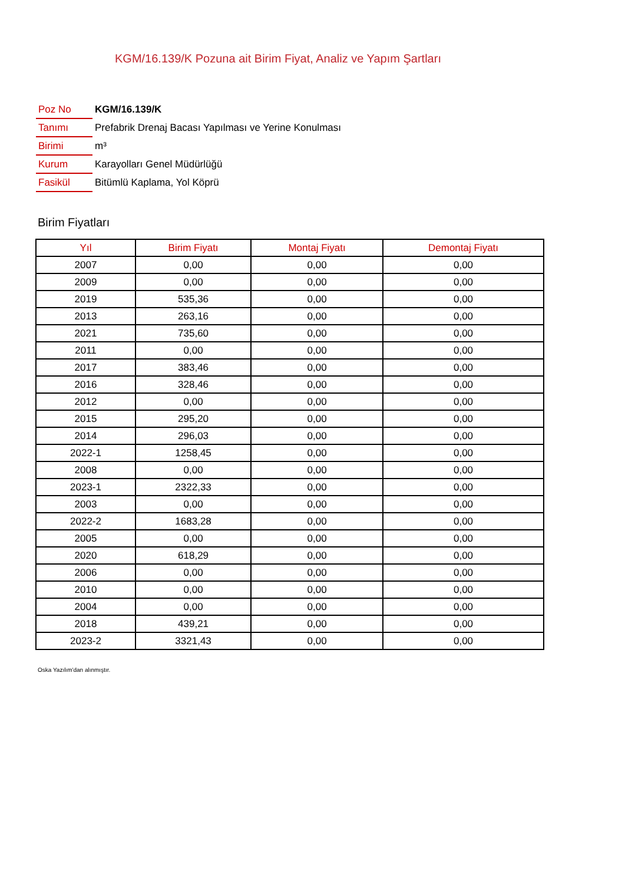KGM/16.139/K Pozuna ait Birim Fiyat, Analiz ve Yapım Şartları
| Poz No | KGM/16.139/K |
| Tanımı | Prefabrik Drenaj Bacası Yapılması ve Yerine Konulması |
| Birimi | m³ |
| Kurum | Karayolları Genel Müdürlüğü |
| Fasikül | Bitümlü Kaplama, Yol Köprü |
Birim Fiyatları
| Yıl | Birim Fiyatı | Montaj Fiyatı | Demontaj Fiyatı |
| --- | --- | --- | --- |
| 2007 | 0,00 | 0,00 | 0,00 |
| 2009 | 0,00 | 0,00 | 0,00 |
| 2019 | 535,36 | 0,00 | 0,00 |
| 2013 | 263,16 | 0,00 | 0,00 |
| 2021 | 735,60 | 0,00 | 0,00 |
| 2011 | 0,00 | 0,00 | 0,00 |
| 2017 | 383,46 | 0,00 | 0,00 |
| 2016 | 328,46 | 0,00 | 0,00 |
| 2012 | 0,00 | 0,00 | 0,00 |
| 2015 | 295,20 | 0,00 | 0,00 |
| 2014 | 296,03 | 0,00 | 0,00 |
| 2022-1 | 1258,45 | 0,00 | 0,00 |
| 2008 | 0,00 | 0,00 | 0,00 |
| 2023-1 | 2322,33 | 0,00 | 0,00 |
| 2003 | 0,00 | 0,00 | 0,00 |
| 2022-2 | 1683,28 | 0,00 | 0,00 |
| 2005 | 0,00 | 0,00 | 0,00 |
| 2020 | 618,29 | 0,00 | 0,00 |
| 2006 | 0,00 | 0,00 | 0,00 |
| 2010 | 0,00 | 0,00 | 0,00 |
| 2004 | 0,00 | 0,00 | 0,00 |
| 2018 | 439,21 | 0,00 | 0,00 |
| 2023-2 | 3321,43 | 0,00 | 0,00 |
Oska Yazılım'dan alınmıştır.